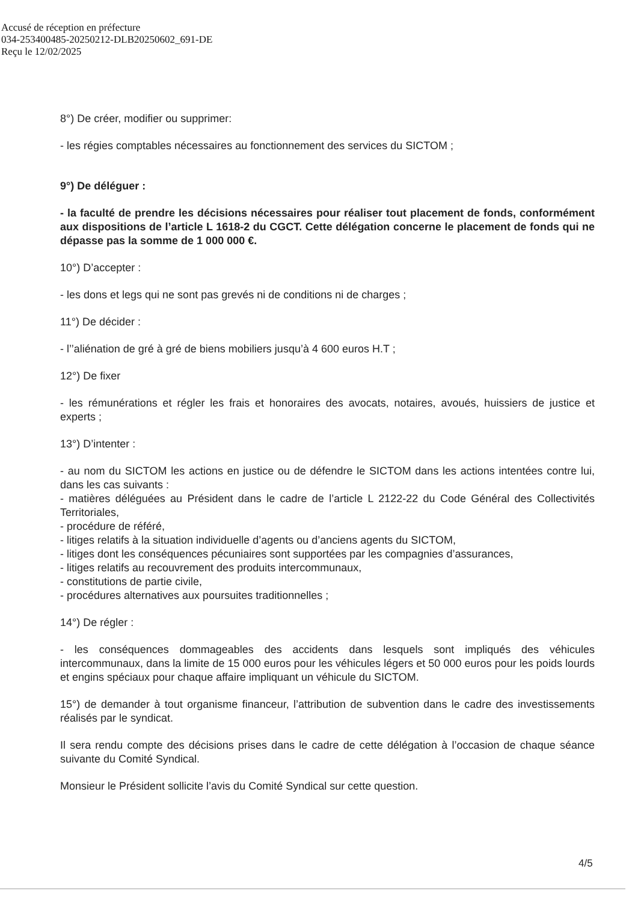Accusé de réception en préfecture
034-253400485-20250212-DLB20250602_691-DE
Reçu le 12/02/2025
8°) De créer, modifier ou supprimer:
- les régies comptables nécessaires au fonctionnement des services du SICTOM ;
9°) De déléguer :
- la faculté de prendre les décisions nécessaires pour réaliser tout placement de fonds, conformément aux dispositions de l’article L 1618-2 du CGCT. Cette délégation concerne le placement de fonds qui ne dépasse pas la somme de 1 000 000 €.
10°) D’accepter :
- les dons et legs qui ne sont pas grevés ni de conditions ni de charges ;
11°) De décider :
- l’’aliénation de gré à gré de biens mobiliers jusqu’à 4 600 euros H.T ;
12°) De fixer
- les rémunérations et régler les frais et honoraires des avocats, notaires, avoués, huissiers de justice et experts ;
13°) D’intenter :
- au nom du SICTOM les actions en justice ou de défendre le SICTOM dans les actions intentées contre lui, dans les cas suivants :
- matières déléguées au Président dans le cadre de l’article L 2122-22 du Code Général des Collectivités Territoriales,
- procédure de référé,
- litiges relatifs à la situation individuelle d’agents ou d’anciens agents du SICTOM,
- litiges dont les conséquences pécuniaires sont supportées par les compagnies d’assurances,
- litiges relatifs au recouvrement des produits intercommunaux,
- constitutions de partie civile,
- procédures alternatives aux poursuites traditionnelles ;
14°) De régler :
- les conséquences dommageables des accidents dans lesquels sont impliqués des véhicules intercommunaux, dans la limite de 15 000 euros pour les véhicules légers et 50 000 euros pour les poids lourds et engins spéciaux pour chaque affaire impliquant un véhicule du SICTOM.
15°) de demander à tout organisme financeur, l’attribution de subvention dans le cadre des investissements réalisés par le syndicat.
Il sera rendu compte des décisions prises dans le cadre de cette délégation à l’occasion de chaque séance suivante du Comité Syndical.
Monsieur le Président sollicite l’avis du Comité Syndical sur cette question.
4/5